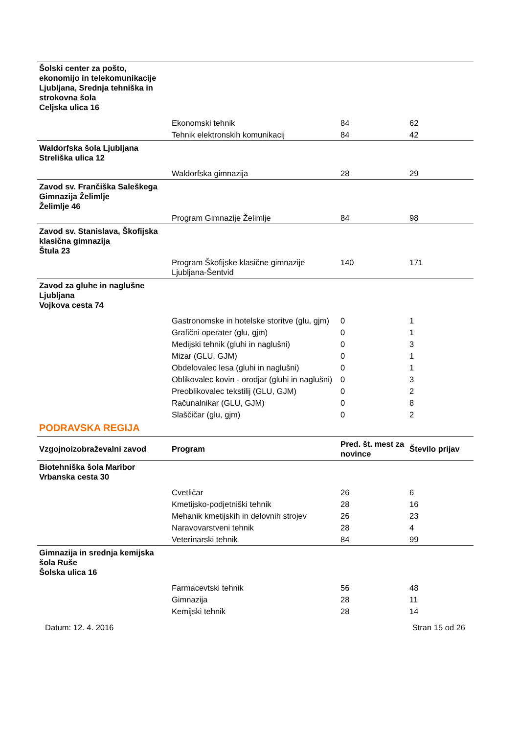| Šolski center za pošto, ekonomijo in telekomunikacije Ljubljana, Srednja tehniška in strokovna šola Celjska ulica 16 | | | |
| | Ekonomski tehnik | 84 | 62 |
| | Tehnik elektronskih komunikacij | 84 | 42 |
| Waldorfska šola Ljubljana Streliška ulica 12 | | | |
| | Waldorfska gimnazija | 28 | 29 |
| Zavod sv. Frančiška Saleškega Gimnazija Želimlje Želimlje 46 | | | |
| | Program Gimnazije Želimlje | 84 | 98 |
| Zavod sv. Stanislava, Škofijska klasična gimnazija Štula 23 | | | |
| | Program Škofijske klasične gimnazije Ljubljana-Šentvid | 140 | 171 |
| Zavod za gluhe in naglušne Ljubljana Vojkova cesta 74 | | | |
| | Gastronomske in hotelske storitve (glu, gjm) | 0 | 1 |
| | Grafični operater (glu, gjm) | 0 | 1 |
| | Medijski tehnik (gluhi in naglušni) | 0 | 3 |
| | Mizar (GLU, GJM) | 0 | 1 |
| | Obdelovalec lesa (gluhi in naglušni) | 0 | 1 |
| | Oblikovalec kovin - orodjar (gluhi in naglušni) | 0 | 3 |
| | Preoblikovalec tekstilij (GLU, GJM) | 0 | 2 |
| | Računalnikar (GLU, GJM) | 0 | 8 |
| | Slaščičar (glu, gjm) | 0 | 2 |
PODRAVSKA REGIJA
| Vzgojnoizobraževalni zavod | Program | Pred. št. mest za novince | Število prijav |
| --- | --- | --- | --- |
| Biotehniška šola Maribor Vrbanska cesta 30 | | | |
| | Cvetličar | 26 | 6 |
| | Kmetijsko-podjetniški tehnik | 28 | 16 |
| | Mehanik kmetijskih in delovnih strojev | 26 | 23 |
| | Naravovarstveni tehnik | 28 | 4 |
| | Veterinarski tehnik | 84 | 99 |
| Gimnazija in srednja kemijska šola Ruše Šolska ulica 16 | | | |
| | Farmacevtski tehnik | 56 | 48 |
| | Gimnazija | 28 | 11 |
| | Kemijski tehnik | 28 | 14 |
Datum: 12. 4. 2016 Stran 15 od 26